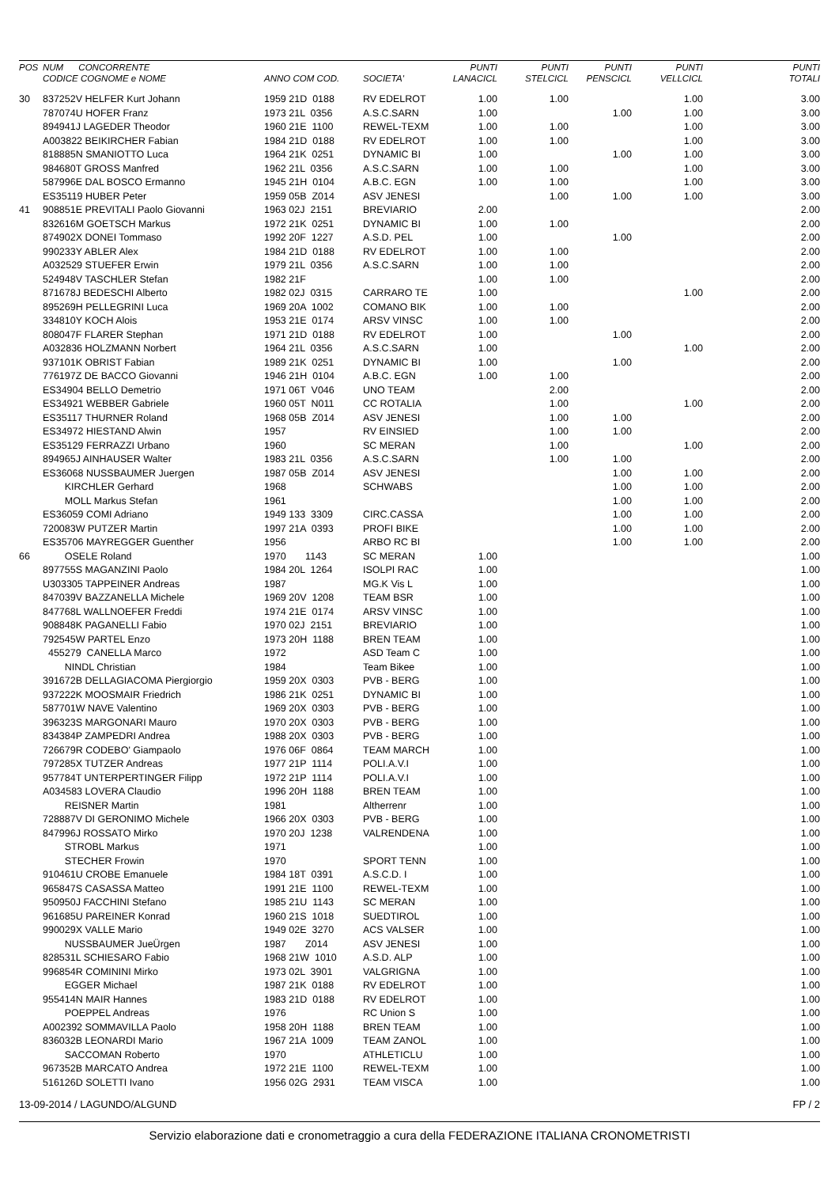| POS | NUM CONCORRENTE CODICE COGNOME e NOME | ANNO COM COD. | SOCIETA' | PUNTI LANACICL | PUNTI STELCICL | PUNTI PENSCICL | PUNTI VELLCICL | PUNTI TOTALI |
| --- | --- | --- | --- | --- | --- | --- | --- | --- |
| 30 | 837252V HELFER Kurt Johann | 1959 21D 0188 | RV EDELROT | 1.00 | 1.00 | | 1.00 | 3.00 |
| | 787074U HOFER Franz | 1973 21L 0356 | A.S.C.SARN | 1.00 | | 1.00 | 1.00 | 3.00 |
| | 894941J LAGEDER Theodor | 1960 21E 1100 | REWEL-TEXM | 1.00 | 1.00 | | 1.00 | 3.00 |
| | A003822 BEIKIRCHER Fabian | 1984 21D 0188 | RV EDELROT | 1.00 | 1.00 | | 1.00 | 3.00 |
| | 818885N SMANIOTTO Luca | 1964 21K 0251 | DYNAMIC BI | 1.00 | | 1.00 | 1.00 | 3.00 |
| | 984680T GROSS Manfred | 1962 21L 0356 | A.S.C.SARN | 1.00 | 1.00 | | 1.00 | 3.00 |
| | 587996E DAL BOSCO Ermanno | 1945 21H 0104 | A.B.C. EGN | 1.00 | 1.00 | | 1.00 | 3.00 |
| | ES35119 HUBER Peter | 1959 05B Z014 | ASV JENESI | | 1.00 | 1.00 | 1.00 | 3.00 |
| 41 | 908851E PREVITALI Paolo Giovanni | 1963 02J 2151 | BREVIARIO | 2.00 | | | | 2.00 |
| | 832616M GOETSCH Markus | 1972 21K 0251 | DYNAMIC BI | 1.00 | 1.00 | | | 2.00 |
| | 874902X DONEI Tommaso | 1992 20F 1227 | A.S.D. PEL | 1.00 | | 1.00 | | 2.00 |
| | 990233Y ABLER Alex | 1984 21D 0188 | RV EDELROT | 1.00 | 1.00 | | | 2.00 |
| | A032529 STUEFER Erwin | 1979 21L 0356 | A.S.C.SARN | 1.00 | 1.00 | | | 2.00 |
| | 524948V TASCHLER Stefan | 1982 21F | | 1.00 | 1.00 | | | 2.00 |
| | 871678J BEDESCHI Alberto | 1982 02J 0315 | CARRARO TE | 1.00 | | | 1.00 | 2.00 |
| | 895269H PELLEGRINI Luca | 1969 20A 1002 | COMANO BIK | 1.00 | 1.00 | | | 2.00 |
| | 334810Y KOCH Alois | 1953 21E 0174 | ARSV VINSC | 1.00 | 1.00 | | | 2.00 |
| | 808047F FLARER Stephan | 1971 21D 0188 | RV EDELROT | 1.00 | | 1.00 | | 2.00 |
| | A032836 HOLZMANN Norbert | 1964 21L 0356 | A.S.C.SARN | 1.00 | | | 1.00 | 2.00 |
| | 937101K OBRIST Fabian | 1989 21K 0251 | DYNAMIC BI | 1.00 | | 1.00 | | 2.00 |
| | 776197Z DE BACCO Giovanni | 1946 21H 0104 | A.B.C. EGN | 1.00 | 1.00 | | | 2.00 |
| | ES34904 BELLO Demetrio | 1971 06T V046 | UNO TEAM | | 2.00 | | | 2.00 |
| | ES34921 WEBBER Gabriele | 1960 05T N011 | CC ROTALIA | | 1.00 | | 1.00 | 2.00 |
| | ES35117 THURNER Roland | 1968 05B Z014 | ASV JENESI | | 1.00 | 1.00 | | 2.00 |
| | ES34972 HIESTAND Alwin | 1957 | RV EINSIED | | 1.00 | 1.00 | | 2.00 |
| | ES35129 FERRAZZI Urbano | 1960 | SC MERAN | | 1.00 | | 1.00 | 2.00 |
| | 894965J AINHAUSER Walter | 1983 21L 0356 | A.S.C.SARN | | 1.00 | 1.00 | | 2.00 |
| | ES36068 NUSSBAUMER Juergen | 1987 05B Z014 | ASV JENESI | | | 1.00 | 1.00 | 2.00 |
| | KIRCHLER Gerhard | 1968 | SCHWABS | | | 1.00 | 1.00 | 2.00 |
| | MOLL Markus Stefan | 1961 | | | | 1.00 | 1.00 | 2.00 |
| | ES36059 COMI Adriano | 1949 133 3309 | CIRC.CASSA | | | 1.00 | 1.00 | 2.00 |
| | 720083W PUTZER Martin | 1997 21A 0393 | PROFI BIKE | | | 1.00 | 1.00 | 2.00 |
| | ES35706 MAYREGGER Guenther | 1956 | ARBO RC BI | | | 1.00 | 1.00 | 2.00 |
| 66 | OSELE Roland | 1970 1143 | SC MERAN | 1.00 | | | | 1.00 |
| | 897755S MAGANZINI Paolo | 1984 20L 1264 | ISOLPI RAC | 1.00 | | | | 1.00 |
| | U303305 TAPPEINER Andreas | 1987 | MG.K Vis L | 1.00 | | | | 1.00 |
| | 847039V BAZZANELLA Michele | 1969 20V 1208 | TEAM BSR | 1.00 | | | | 1.00 |
| | 847768L WALLNOEFER Freddi | 1974 21E 0174 | ARSV VINSC | 1.00 | | | | 1.00 |
| | 908848K PAGANELLI Fabio | 1970 02J 2151 | BREVIARIO | 1.00 | | | | 1.00 |
| | 792545W PARTEL Enzo | 1973 20H 1188 | BREN TEAM | 1.00 | | | | 1.00 |
| | 455279 CANELLA Marco | 1972 | ASD Team C | 1.00 | | | | 1.00 |
| | NINDL Christian | 1984 | Team Bikee | 1.00 | | | | 1.00 |
| | 391672B DELLAGIACOMA Piergiorgio | 1959 20X 0303 | PVB - BERG | 1.00 | | | | 1.00 |
| | 937222K MOOSMAIR Friedrich | 1986 21K 0251 | DYNAMIC BI | 1.00 | | | | 1.00 |
| | 587701W NAVE Valentino | 1969 20X 0303 | PVB - BERG | 1.00 | | | | 1.00 |
| | 396323S MARGONARI Mauro | 1970 20X 0303 | PVB - BERG | 1.00 | | | | 1.00 |
| | 834384P ZAMPEDRI Andrea | 1988 20X 0303 | PVB - BERG | 1.00 | | | | 1.00 |
| | 726679R CODEBO' Giampaolo | 1976 06F 0864 | TEAM MARCH | 1.00 | | | | 1.00 |
| | 797285X TUTZER Andreas | 1977 21P 1114 | POLI.A.V.I | 1.00 | | | | 1.00 |
| | 957784T UNTERPERTINGER Filipp | 1972 21P 1114 | POLI.A.V.I | 1.00 | | | | 1.00 |
| | A034583 LOVERA Claudio | 1996 20H 1188 | BREN TEAM | 1.00 | | | | 1.00 |
| | REISNER Martin | 1981 | Altherrenr | 1.00 | | | | 1.00 |
| | 728887V DI GERONIMO Michele | 1966 20X 0303 | PVB - BERG | 1.00 | | | | 1.00 |
| | 847996J ROSSATO Mirko | 1970 20J 1238 | VALRENDENA | 1.00 | | | | 1.00 |
| | STROBL Markus | 1971 | | 1.00 | | | | 1.00 |
| | STECHER Frowin | 1970 | SPORT TENN | 1.00 | | | | 1.00 |
| | 910461U CROBE Emanuele | 1984 18T 0391 | A.S.C.D. I | 1.00 | | | | 1.00 |
| | 965847S CASASSA Matteo | 1991 21E 1100 | REWEL-TEXM | 1.00 | | | | 1.00 |
| | 950950J FACCHINI Stefano | 1985 21U 1143 | SC MERAN | 1.00 | | | | 1.00 |
| | 961685U PAREINER Konrad | 1960 21S 1018 | SUEDTIROL | 1.00 | | | | 1.00 |
| | 990029X VALLE Mario | 1949 02E 3270 | ACS VALSER | 1.00 | | | | 1.00 |
| | NUSSBAUMER JueÜrgen | 1987 Z014 | ASV JENESI | 1.00 | | | | 1.00 |
| | 828531L SCHIESARO Fabio | 1968 21W 1010 | A.S.D. ALP | 1.00 | | | | 1.00 |
| | 996854R COMININI Mirko | 1973 02L 3901 | VALGRIGNA | 1.00 | | | | 1.00 |
| | EGGER Michael | 1987 21K 0188 | RV EDELROT | 1.00 | | | | 1.00 |
| | 955414N MAIR Hannes | 1983 21D 0188 | RV EDELROT | 1.00 | | | | 1.00 |
| | POEPPEL Andreas | 1976 | RC Union S | 1.00 | | | | 1.00 |
| | A002392 SOMMAVILLA Paolo | 1958 20H 1188 | BREN TEAM | 1.00 | | | | 1.00 |
| | 836032B LEONARDI Mario | 1967 21A 1009 | TEAM ZANOL | 1.00 | | | | 1.00 |
| | SACCOMAN Roberto | 1970 | ATHLETICLU | 1.00 | | | | 1.00 |
| | 967352B MARCATO Andrea | 1972 21E 1100 | REWEL-TEXM | 1.00 | | | | 1.00 |
| | 516126D SOLETTI Ivano | 1956 02G 2931 | TEAM VISCA | 1.00 | | | | 1.00 |
13-09-2014 / LAGUNDO/ALGUND FP / 2
Servizio elaborazione dati e cronometraggio a cura della FEDERAZIONE ITALIANA CRONOMETRISTI